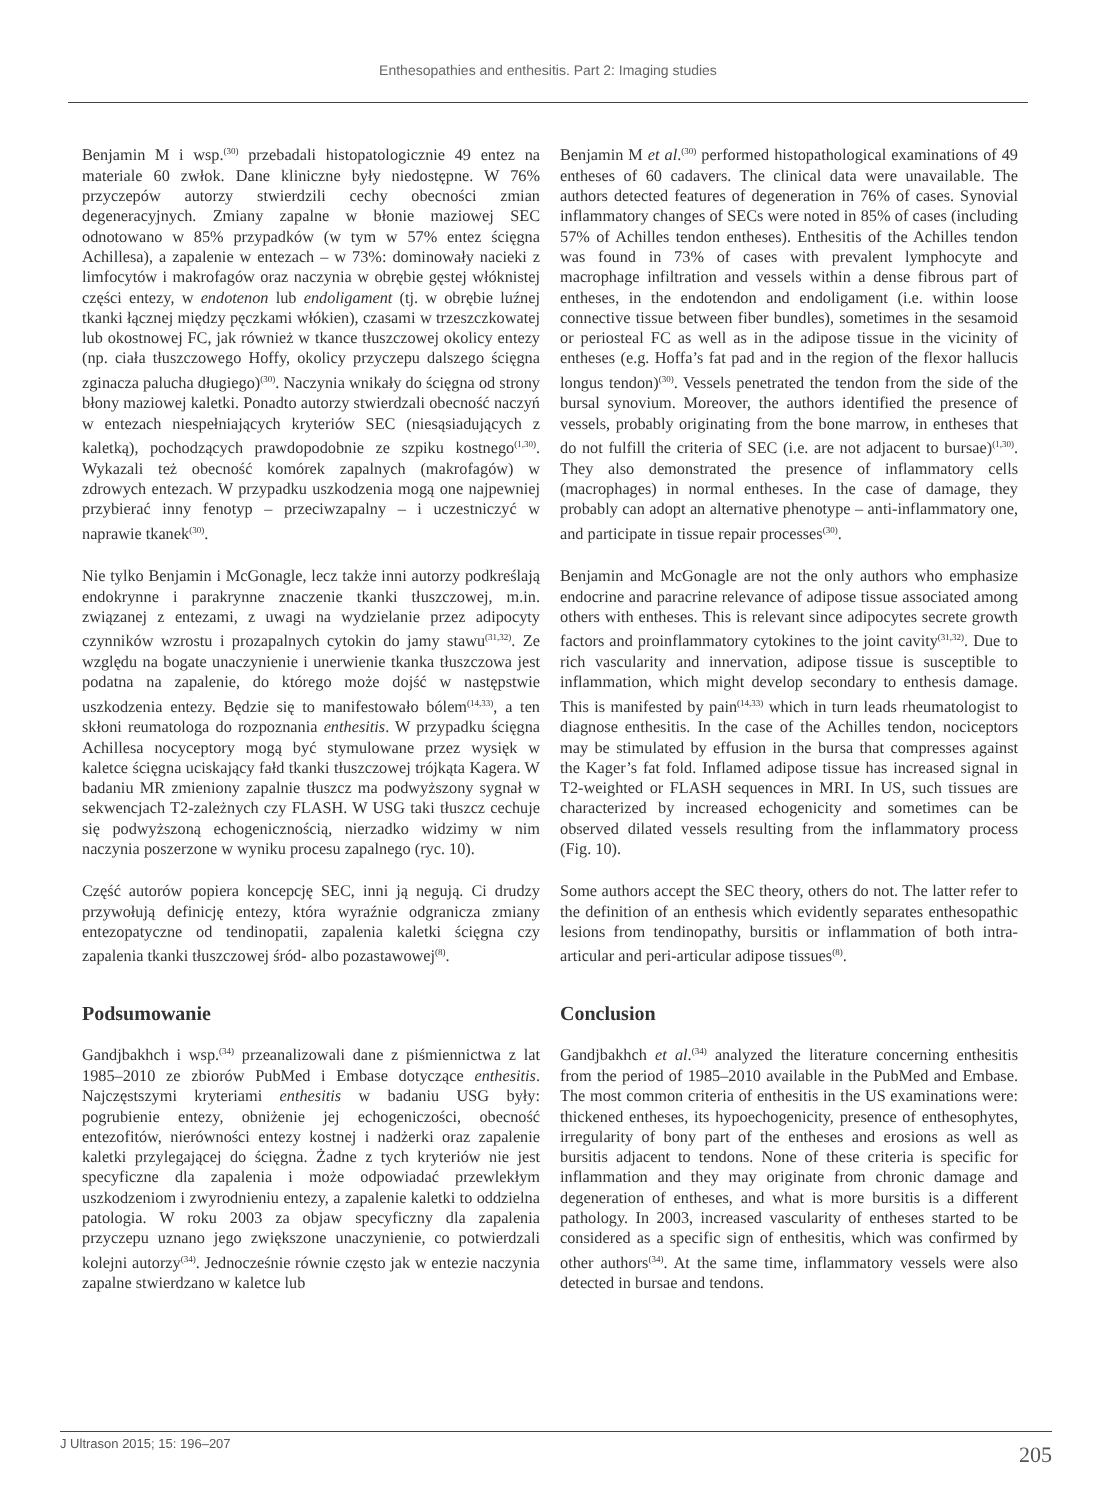Enthesopathies and enthesitis. Part 2: Imaging studies
Benjamin M i wsp.<sup>(30)</sup> przebadali histopatologicznie 49 entez na materiale 60 zwłok. Dane kliniczne były niedostępne. W 76% przyczepów autorzy stwierdzili cechy obecności zmian degeneracyjnych. Zmiany zapalne w błonie maziowej SEC odnotowano w 85% przypadków (w tym w 57% entez ścięgna Achillesa), a zapalenie w entezach – w 73%: dominowały nacieki z limfocytów i makrofagów oraz naczynia w obrębie gęstej włóknistej części entezy, w endotenon lub endoligament (tj. w obrębie luźnej tkanki łącznej między pęczkami włókien), czasami w trzeszczkowatej lub okostnowej FC, jak również w tkance tłuszczowej okolicy entezy (np. ciała tłuszczowego Hoffy, okolicy przyczepu dalszego ścięgna zginacza palucha długiego)<sup>(30)</sup>. Naczynia wnikały do ścięgna od strony błony maziowej kaletki. Ponadto autorzy stwierdzali obecność naczyń w entezach niespełniających kryteriów SEC (niesąsiadujących z kaletką), pochodzących prawdopodobnie ze szpiku kostnego<sup>(1,30)</sup>. Wykazali też obecność komórek zapalnych (makrofagów) w zdrowych entezach. W przypadku uszkodzenia mogą one najpewniej przybierać inny fenotyp – przeciwzapalny – i uczestniczyć w naprawie tkanek<sup>(30)</sup>.
Nie tylko Benjamin i McGonagle, lecz także inni autorzy podkreślają endokrynne i parakrynne znaczenie tkanki tłuszczowej, m.in. związanej z entezami, z uwagi na wydzielanie przez adipocyty czynników wzrostu i prozapalnych cytokin do jamy stawu<sup>(31,32)</sup>. Ze względu na bogate unaczynienie i unerwienie tkanka tłuszczowa jest podatna na zapalenie, do którego może dojść w następstwie uszkodzenia entezy. Będzie się to manifestowało bólem<sup>(14,33)</sup>, a ten skłoni reumatologa do rozpoznania enthesitis. W przypadku ścięgna Achillesa nocyceptory mogą być stymulowane przez wysięk w kaletce ścięgna uciskający fałd tkanki tłuszczowej trójkąta Kagera. W badaniu MR zmieniony zapalnie tłuszcz ma podwyższony sygnał w sekwencjach T2-zależnych czy FLASH. W USG taki tłuszcz cechuje się podwyższoną echogenicznością, nierzadko widzimy w nim naczynia poszerzone w wyniku procesu zapalnego (ryc. 10).
Część autorów popiera koncepcję SEC, inni ją negują. Ci drudzy przywołują definicję entezy, która wyraźnie odgranicza zmiany entezopatyczne od tendinopatii, zapalenia kaletki ścięgna czy zapalenia tkanki tłuszczowej śród- albo pozastawowej<sup>(8)</sup>.
Podsumowanie
Gandjbakhch i wsp.<sup>(34)</sup> przeanalizowali dane z piśmiennictwa z lat 1985–2010 ze zbiorów PubMed i Embase dotyczące enthesitis. Najczęstszymi kryteriami enthesitis w badaniu USG były: pogrubienie entezy, obniżenie jej echogeniczości, obecność entezofitów, nierówności entezy kostnej i nadżerki oraz zapalenie kaletki przylegającej do ścięgna. Żadne z tych kryteriów nie jest specyficzne dla zapalenia i może odpowiadać przewlekłym uszkodzeniom i zwyrodnieniu entezy, a zapalenie kaletki to oddzielna patologia. W roku 2003 za objaw specyficzny dla zapalenia przyczepu uznano jego zwiększone unaczynienie, co potwierdzali kolejni autorzy<sup>(34)</sup>. Jednocześnie równie często jak w entezie naczynia zapalne stwierdzano w kaletce lub
Benjamin M et al.<sup>(30)</sup> performed histopathological examinations of 49 entheses of 60 cadavers. The clinical data were unavailable. The authors detected features of degeneration in 76% of cases. Synovial inflammatory changes of SECs were noted in 85% of cases (including 57% of Achilles tendon entheses). Enthesitis of the Achilles tendon was found in 73% of cases with prevalent lymphocyte and macrophage infiltration and vessels within a dense fibrous part of entheses, in the endotendon and endoligament (i.e. within loose connective tissue between fiber bundles), sometimes in the sesamoid or periosteal FC as well as in the adipose tissue in the vicinity of entheses (e.g. Hoffa’s fat pad and in the region of the flexor hallucis longus tendon)<sup>(30)</sup>. Vessels penetrated the tendon from the side of the bursal synovium. Moreover, the authors identified the presence of vessels, probably originating from the bone marrow, in entheses that do not fulfill the criteria of SEC (i.e. are not adjacent to bursae)<sup>(1,30)</sup>. They also demonstrated the presence of inflammatory cells (macrophages) in normal entheses. In the case of damage, they probably can adopt an alternative phenotype – anti-inflammatory one, and participate in tissue repair processes<sup>(30)</sup>.
Benjamin and McGonagle are not the only authors who emphasize endocrine and paracrine relevance of adipose tissue associated among others with entheses. This is relevant since adipocytes secrete growth factors and proinflammatory cytokines to the joint cavity<sup>(31,32)</sup>. Due to rich vascularity and innervation, adipose tissue is susceptible to inflammation, which might develop secondary to enthesis damage. This is manifested by pain<sup>(14,33)</sup> which in turn leads rheumatologist to diagnose enthesitis. In the case of the Achilles tendon, nociceptors may be stimulated by effusion in the bursa that compresses against the Kager’s fat fold. Inflamed adipose tissue has increased signal in T2-weighted or FLASH sequences in MRI. In US, such tissues are characterized by increased echogenicity and sometimes can be observed dilated vessels resulting from the inflammatory process (Fig. 10).
Some authors accept the SEC theory, others do not. The latter refer to the definition of an enthesis which evidently separates enthesopathic lesions from tendinopathy, bursitis or inflammation of both intra-articular and peri-articular adipose tissues<sup>(8)</sup>.
Conclusion
Gandjbakhch et al.<sup>(34)</sup> analyzed the literature concerning enthesitis from the period of 1985–2010 available in the PubMed and Embase. The most common criteria of enthesitis in the US examinations were: thickened entheses, its hypoechogenicity, presence of enthesophytes, irregularity of bony part of the entheses and erosions as well as bursitis adjacent to tendons. None of these criteria is specific for inflammation and they may originate from chronic damage and degeneration of entheses, and what is more bursitis is a different pathology. In 2003, increased vascularity of entheses started to be considered as a specific sign of enthesitis, which was confirmed by other authors<sup>(34)</sup>. At the same time, inflammatory vessels were also detected in bursae and tendons.
J Ultrason 2015; 15: 196–207 205